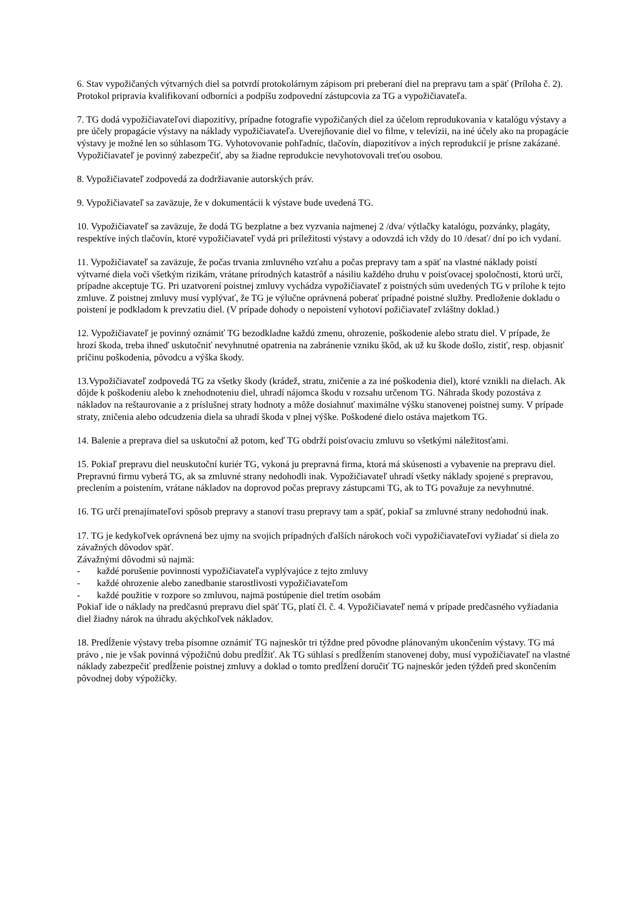6. Stav vypožičaných výtvarných diel sa potvrdí protokolárnym zápisom pri preberaní diel na prepravu tam a späť (Príloha č. 2). Protokol pripravia kvalifikovaní odborníci a podpíšu zodpovední zástupcovia za TG a vypožičiavateľa.
7. TG dodá vypožičiavateľovi diapozitívy, prípadne fotografie vypožičaných diel za účelom reprodukovania v katalógu výstavy a pre účely propagácie výstavy na náklady vypožičiavateľa. Uverejňovanie diel vo filme, v televízii, na iné účely ako na propagácie výstavy je možné len so súhlasom TG. Vyhotovovanie pohľadníc, tlačovín, diapozitívov a iných reprodukcií je prísne zakázané. Vypožičiavateľ je povinný zabezpečiť, aby sa žiadne reprodukcie nevyhotovovali treťou osobou.
8. Vypožičiavateľ zodpovedá za dodržiavanie autorských práv.
9. Vypožičiavateľ sa zaväzuje, že v dokumentácii k výstave bude uvedená TG.
10. Vypožičiavateľ sa zaväzuje, že dodá TG bezplatne a bez vyzvania najmenej 2 /dva/ výtlačky katalógu, pozvánky, plagáty, respektíve iných tlačovín, ktoré vypožičiavateľ vydá pri príležitosti výstavy a odovzdá ich vždy do 10 /desať/ dní po ich vydaní.
11. Vypožičiavateľ sa zaväzuje, že počas trvania zmluvného vzťahu a počas prepravy tam a späť na vlastné náklady poistí výtvarné diela voči všetkým rizikám, vrátane prírodných katastrôf a násiliu každého druhu v poisťovacej spoločnosti, ktorú určí, prípadne akceptuje TG. Pri uzatvorení poistnej zmluvy vychádza vypožičiavateľ z poistných súm uvedených TG v prílohe k tejto zmluve. Z poistnej zmluvy musí vyplývať, že TG je výlučne oprávnená poberať prípadné poistné služby. Predloženie dokladu o poistení je podkladom k prevzatiu diel. (V prípade dohody o nepoistení vyhotoví požičiavateľ zvláštny doklad.)
12. Vypožičiavateľ je povinný oznámiť TG bezodkladne každú zmenu, ohrozenie, poškodenie alebo stratu diel. V prípade, že hrozí škoda, treba ihneď uskutočniť nevyhnutné opatrenia na zabránenie vzniku škôd, ak už ku škode došlo, zistiť, resp. objasniť príčinu poškodenia, pôvodcu a výška škody.
13.Vypožičiavateľ zodpovedá TG za všetky škody (krádež, stratu, zničenie a za iné poškodenia diel), ktoré vznikli na dielach. Ak dôjde k poškodeniu alebo k znehodnoteniu diel, uhradí nájomca škodu v rozsahu určenom TG. Náhrada škody pozostáva z nákladov na reštaurovanie a z príslušnej straty hodnoty a môže dosiahnuť maximálne výšku stanovenej poistnej sumy. V prípade straty, zničenia alebo odcudzenia diela sa uhradí škoda v plnej výške. Poškodené dielo ostáva majetkom TG.
14. Balenie a preprava diel sa uskutoční až potom, keď TG obdrží poisťovaciu zmluvu so všetkými náležitosťami.
15. Pokiaľ prepravu diel neuskutoční kuriér TG, vykoná ju prepravná firma, ktorá má skúsenosti a vybavenie na prepravu diel. Prepravnú firmu vyberá TG, ak sa zmluvné strany nedohodli inak. Vypožičiavateľ uhradí všetky náklady spojené s prepravou, preclením a poistením, vrátane nákladov na doprovod počas prepravy zástupcami TG, ak to TG považuje za nevyhnutné.
16. TG určí prenajímateľovi spôsob prepravy a stanoví trasu prepravy tam a späť, pokiaľ sa zmluvné strany nedohodnú inak.
17. TG je kedykoľvek oprávnená bez ujmy na svojich prípadných ďalších nárokoch voči vypožičiavateľovi vyžiadať si diela zo závažných dôvodov späť.
Závažnými dôvodmi sú najmä:
- každé porušenie povinnosti vypožičiavateľa vyplývajúce z tejto zmluvy
- každé ohrozenie alebo zanedbanie starostlivosti vypožičiavateľom
- každé použitie v rozpore so zmluvou, najmä postúpenie diel tretím osobám
Pokiaľ ide o náklady na predčasnú prepravu diel späť TG, platí čl. č. 4. Vypožičiavateľ nemá v prípade predčasného vyžiadania diel žiadny nárok na úhradu akýchkoľvek nákladov.
18. Predĺženie výstavy treba písomne oznámiť TG najneskôr tri týždne pred pôvodne plánovaným ukončením výstavy. TG má právo , nie je však povinná výpožičnú dobu predĺžiť. Ak TG súhlasí s predĺžením stanovenej doby, musí vypožičiavateľ na vlastné náklady zabezpečiť predĺženie poistnej zmluvy a doklad o tomto predĺžení doručiť TG najneskôr jeden týždeň pred skončením pôvodnej doby výpožičky.